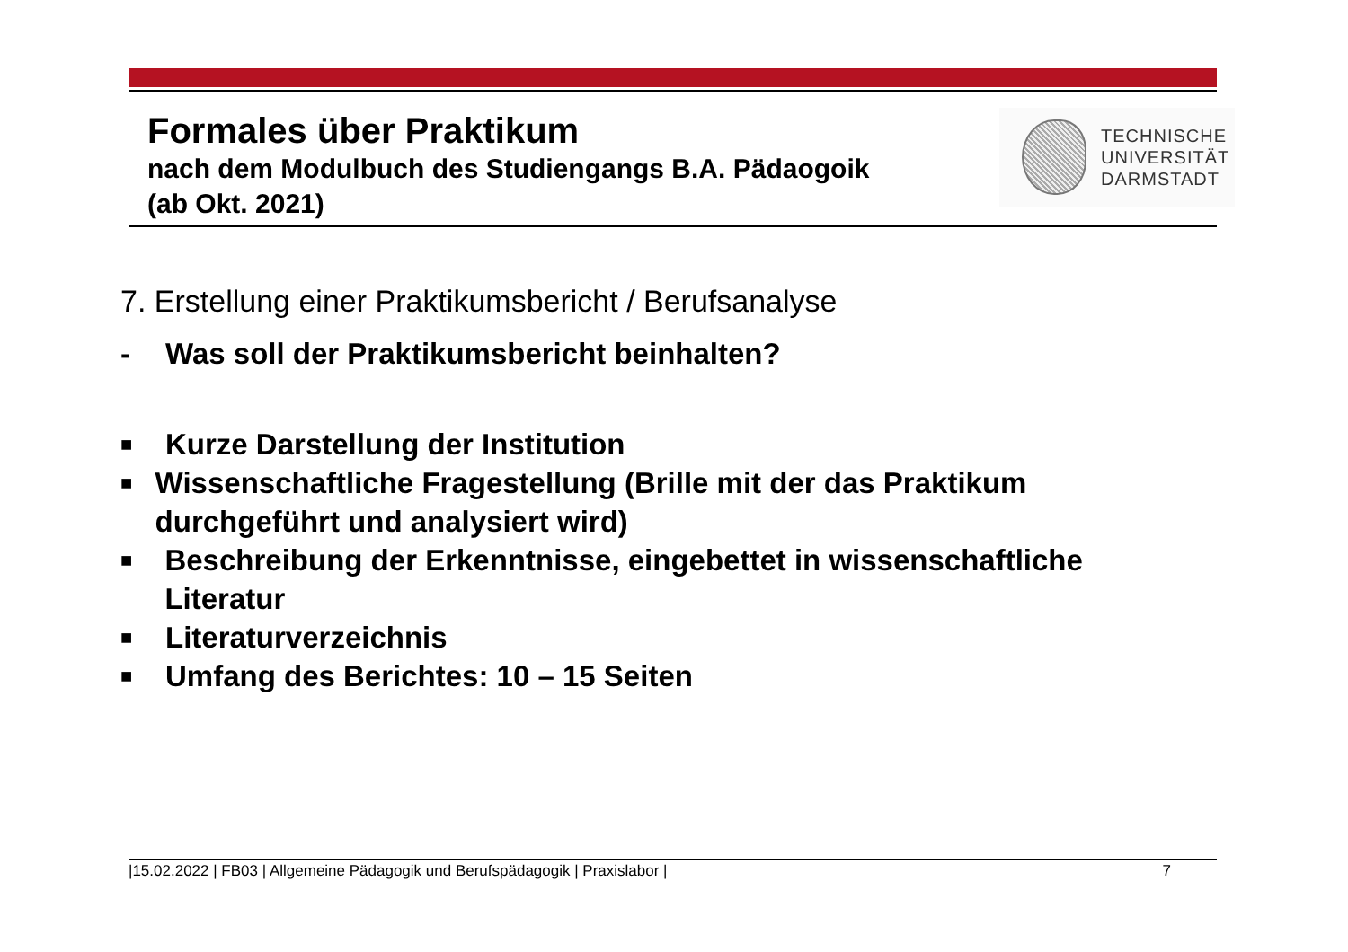Formales über Praktikum
nach dem Modulbuch des Studiengangs B.A. Pädaogoik
(ab Okt. 2021)
TECHNISCHE
UNIVERSITÄT
DARMSTADT
7. Erstellung einer Praktikumsbericht / Berufsanalyse
- Was soll der Praktikumsbericht beinhalten?
■ Kurze Darstellung der Institution
■ Wissenschaftliche Fragestellung (Brille mit der das Praktikum durchgeführt und analysiert wird)
■ Beschreibung der Erkenntnisse, eingebettet in wissenschaftliche Literatur
■ Literaturverzeichnis
■ Umfang des Berichtes: 10 – 15 Seiten
|15.02.2022 | FB03 | Allgemeine Pädagogik und Berufspädagogik | Praxislabor | 7